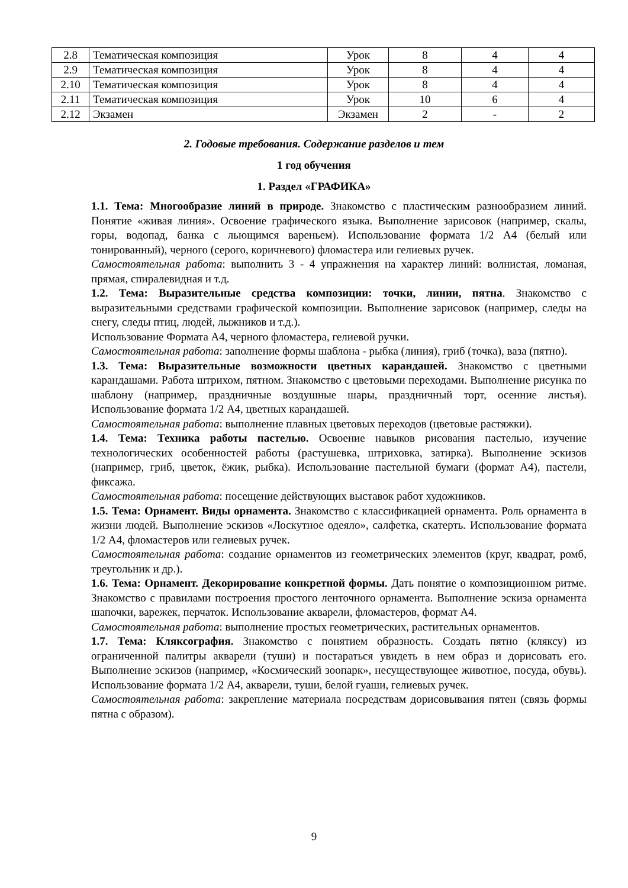| 2.8 | Тематическая композиция | Урок | 8 | 4 | 4 |
| 2.9 | Тематическая композиция | Урок | 8 | 4 | 4 |
| 2.10 | Тематическая композиция | Урок | 8 | 4 | 4 |
| 2.11 | Тематическая композиция | Урок | 10 | 6 | 4 |
| 2.12 | Экзамен | Экзамен | 2 | - | 2 |
2. Годовые требования. Содержание разделов и тем
1 год обучения
1. Раздел «ГРАФИКА»
1.1. Тема: Многообразие линий в природе. Знакомство с пластическим разнообразием линий. Понятие «живая линия». Освоение графического языка. Выполнение зарисовок (например, скалы, горы, водопад, банка с льющимся вареньем). Использование формата 1/2 А4 (белый или тонированный), черного (серого, коричневого) фломастера или гелиевых ручек.
Самостоятельная работа: выполнить 3 - 4 упражнения на характер линий: волнистая, ломаная, прямая, спиралевидная и т.д.
1.2. Тема: Выразительные средства композиции: точки, линии, пятна. Знакомство с выразительными средствами графической композиции. Выполнение зарисовок (например, следы на снегу, следы птиц, людей, лыжников и т.д.).
Использование Формата А4, черного фломастера, гелиевой ручки.
Самостоятельная работа: заполнение формы шаблона - рыбка (линия), гриб (точка), ваза (пятно).
1.3. Тема: Выразительные возможности цветных карандашей. Знакомство с цветными карандашами. Работа штрихом, пятном. Знакомство с цветовыми переходами. Выполнение рисунка по шаблону (например, праздничные воздушные шары, праздничный торт, осенние листья). Использование формата 1/2 А4, цветных карандашей.
Самостоятельная работа: выполнение плавных цветовых переходов (цветовые растяжки).
1.4. Тема: Техника работы пастелью. Освоение навыков рисования пастелью, изучение технологических особенностей работы (растушевка, штриховка, затирка). Выполнение эскизов (например, гриб, цветок, ёжик, рыбка). Использование пастельной бумаги (формат А4), пастели, фиксажа.
Самостоятельная работа: посещение действующих выставок работ художников.
1.5. Тема: Орнамент. Виды орнамента. Знакомство с классификацией орнамента. Роль орнамента в жизни людей. Выполнение эскизов «Лоскутное одеяло», салфетка, скатерть. Использование формата 1/2 А4, фломастеров или гелиевых ручек.
Самостоятельная работа: создание орнаментов из геометрических элементов (круг, квадрат, ромб, треугольник и др.).
1.6. Тема: Орнамент. Декорирование конкретной формы. Дать понятие о композиционном ритме. Знакомство с правилами построения простого ленточного орнамента. Выполнение эскиза орнамента шапочки, варежек, перчаток. Использование акварели, фломастеров, формат А4.
Самостоятельная работа: выполнение простых геометрических, растительных орнаментов.
1.7. Тема: Кляксография. Знакомство с понятием образность. Создать пятно (кляксу) из ограниченной палитры акварели (туши) и постараться увидеть в нем образ и дорисовать его. Выполнение эскизов (например, «Космический зоопарк», несуществующее животное, посуда, обувь). Использование формата 1/2 А4, акварели, туши, белой гуаши, гелиевых ручек.
Самостоятельная работа: закрепление материала посредствам дорисовывания пятен (связь формы пятна с образом).
9